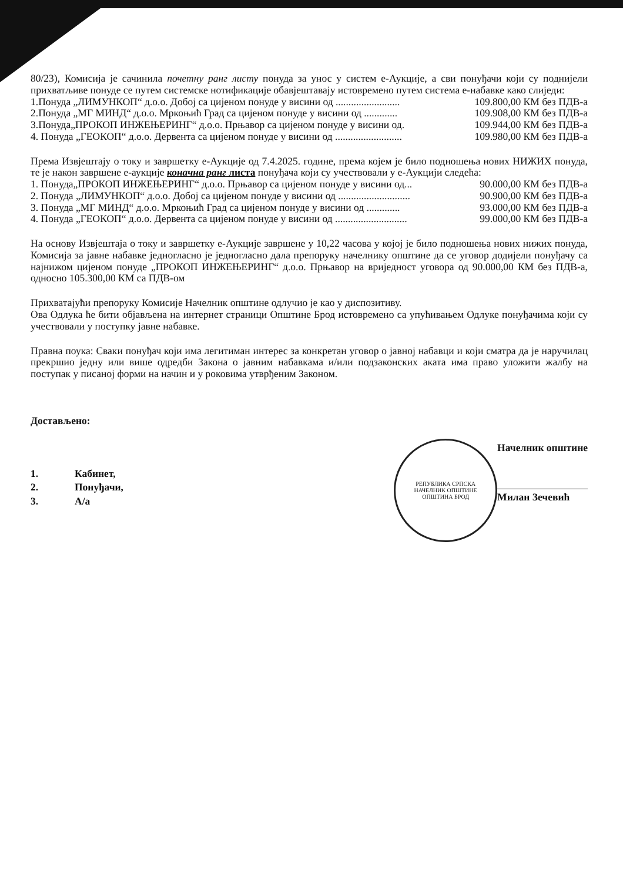80/23), Комисија је сачинила почетну ранг листу понуда за унос у систем е-Аукције, а сви понуђачи који су поднијели прихватљиве понуде се путем системске нотификације обавјештавају истовремено путем система е-набавке како слиједи:
1.Понуда „ЛИМУНКОП“ д.о.о. Добој са цијеном понуде у висини од ......................... 109.800,00 КМ без ПДВ-а
2.Понуда „МГ МИНД“ д.о.о. Мркоњић Град са цијеном понуде у висини од ............. 109.908,00 КМ без ПДВ-а
3.Понуда„ПРОКОП ИНЖЕЊЕРИНГ“ д.о.о. Прњавор са цијеном понуде у висини од. 109.944,00 КМ без ПДВ-а
4. Понуда „ГЕОКОП“ д.о.о. Дервента са цијеном понуде у висини од .......................... 109.980,00 КМ без ПДВ-а
Према Извјештају о току и завршетку е-Аукције од 7.4.2025. године, према којем је било подношења нових НИЖИХ понуда, те је након завршене е-аукције коначна ранг листа понуђача који су учествовали у е-Аукцији следећа:
1. Понуда„ПРОКОП ИНЖЕЊЕРИНГ“ д.о.о. Прњавор са цијеном понуде у висини од... 90.000,00 КМ без ПДВ-а
2. Понуда „ЛИМУНКОП“ д.о.о. Добој са цијеном понуде у висини од ............................ 90.900,00 КМ без ПДВ-а
3. Понуда „МГ МИНД“ д.о.о. Мркоњић Град са цијеном понуде у висини од ............. 93.000,00 КМ без ПДВ-а
4. Понуда „ГЕОКОП“ д.о.о. Дервента са цијеном понуде у висини од ............................ 99.000,00 КМ без ПДВ-а
На основу Извјештаја о току и завршетку е-Аукције завршене у 10,22 часова у којој је било подношења нових нижих понуда, Комисија за јавне набавке једногласно је једногласно дала препоруку начелнику општине да се уговор додијели понуђачу са најнижом цијеном понуде „ПРОКОП ИНЖЕЊЕРИНГ“ д.о.о. Прњавор на вриједност уговора од 90.000,00 КМ без ПДВ-а, односно 105.300,00 КМ са ПДВ-ом
Прихватајући препоруку Комисије Начелник општине одлучио је као у диспозитиву.
Ова Одлука ће бити објављена на интернет страници Општине Брод истовремено са упућивањем Одлуке понуђачима који су учествовали у поступку јавне набавке.
Правна поука: Сваки понуђач који има легитиман интерес за конкретан уговор о јавној набавци и који сматра да је наручилац прекршио једну или више одредби Закона о јавним набавкама и/или подзаконских аката има право уложити жалбу на поступак у писаној форми на начин и у роковима утврђеним Законом.
Достављено:
1. Кабинет,
2. Понуђачи,
3. А/а
РЕПУБЛИКА СРПСКА
НАЧЕЛНИК ОПШТИНЕ
ОПШТИНА БРОД
Начелник општине
Милан Зечевић